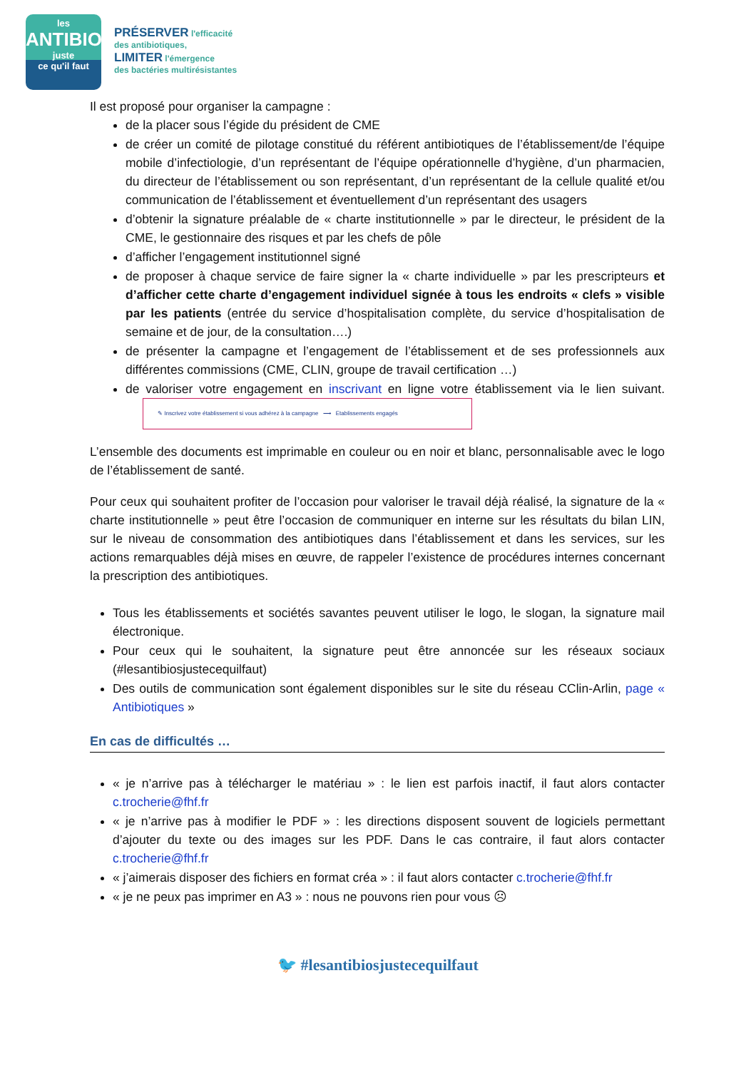les
ANTIBIOS
juste
ce qu'il faut
PRÉSERVER l'efficacité
des antibiotiques,
LIMITER l'émergence
des bactéries multirésistantes
Il est proposé pour organiser la campagne :
de la placer sous l’égide du président de CME
de créer un comité de pilotage constitué du référent antibiotiques de l’établissement/de l’équipe mobile d’infectiologie, d’un représentant de l’équipe opérationnelle d’hygiène, d’un pharmacien, du directeur de l’établissement ou son représentant, d’un représentant de la cellule qualité et/ou communication de l’établissement et éventuellement d’un représentant des usagers
d’obtenir la signature préalable de « charte institutionnelle » par le directeur, le président de la CME, le gestionnaire des risques et par les chefs de pôle
d’afficher l’engagement institutionnel signé
de proposer à chaque service de faire signer la « charte individuelle » par les prescripteurs et d’afficher cette charte d’engagement individuel signée à tous les endroits « clefs » visible par les patients (entrée du service d’hospitalisation complète, du service d’hospitalisation de semaine et de jour, de la consultation….)
de présenter la campagne et l’engagement de l’établissement et de ses professionnels aux différentes commissions (CME, CLIN, groupe de travail certification …)
de valoriser votre engagement en inscrivant en ligne votre établissement via le lien suivant. ✎ Inscrivez votre établissement si vous adhérez à la campagne ⟶ Etablissements engagés
L’ensemble des documents est imprimable en couleur ou en noir et blanc, personnalisable avec le logo de l’établissement de santé.
Pour ceux qui souhaitent profiter de l’occasion pour valoriser le travail déjà réalisé, la signature de la « charte institutionnelle » peut être l’occasion de communiquer en interne sur les résultats du bilan LIN, sur le niveau de consommation des antibiotiques dans l’établissement et dans les services, sur les actions remarquables déjà mises en œuvre, de rappeler l’existence de procédures internes concernant la prescription des antibiotiques.
Tous les établissements et sociétés savantes peuvent utiliser le logo, le slogan, la signature mail électronique.
Pour ceux qui le souhaitent, la signature peut être annoncée sur les réseaux sociaux (#lesantibiosjustecequilfaut)
Des outils de communication sont également disponibles sur le site du réseau CClin-Arlin, page « Antibiotiques »
En cas de difficultés …
« je n’arrive pas à télécharger le matériau » : le lien est parfois inactif, il faut alors contacter c.trocherie@fhf.fr
« je n’arrive pas à modifier le PDF » : les directions disposent souvent de logiciels permettant d’ajouter du texte ou des images sur les PDF. Dans le cas contraire, il faut alors contacter c.trocherie@fhf.fr
« j’aimerais disposer des fichiers en format créa » : il faut alors contacter c.trocherie@fhf.fr
« je ne peux pas imprimer en A3 » : nous ne pouvons rien pour vous ☹
🐦 #lesantibiosjustecequilfaut